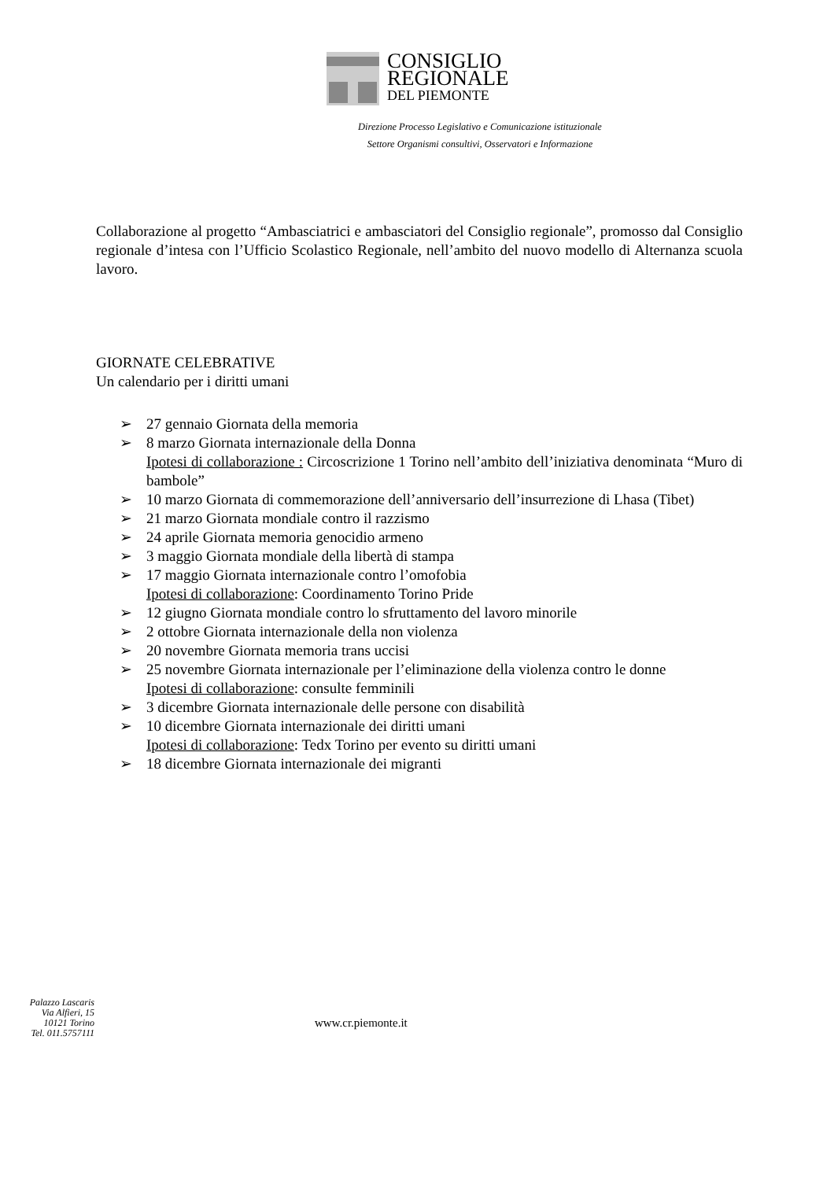CONSIGLIO
REGIONALE
DEL PIEMONTE
Direzione Processo Legislativo e Comunicazione istituzionale
Settore Organismi consultivi, Osservatori e Informazione
Collaborazione al progetto “Ambasciatrici e ambasciatori del Consiglio regionale”, promosso dal Consiglio regionale d’intesa con l’Ufficio Scolastico Regionale, nell’ambito del nuovo modello di Alternanza scuola lavoro.
GIORNATE CELEBRATIVE
Un calendario per i diritti umani
➢ 27 gennaio Giornata della memoria
➢ 8 marzo Giornata internazionale della Donna
Ipotesi di collaborazione : Circoscrizione 1 Torino nell’ambito dell’iniziativa denominata “Muro di bambole”
➢ 10 marzo Giornata di commemorazione dell’anniversario dell’insurrezione di Lhasa (Tibet)
➢ 21 marzo Giornata mondiale contro il razzismo
➢ 24 aprile Giornata memoria genocidio armeno
➢ 3 maggio Giornata mondiale della libertà di stampa
➢ 17 maggio Giornata internazionale contro l’omofobia
Ipotesi di collaborazione: Coordinamento Torino Pride
➢ 12 giugno Giornata mondiale contro lo sfruttamento del lavoro minorile
➢ 2 ottobre Giornata internazionale della non violenza
➢ 20 novembre Giornata memoria trans uccisi
➢ 25 novembre Giornata internazionale per l’eliminazione della violenza contro le donne
Ipotesi di collaborazione: consulte femminili
➢ 3 dicembre Giornata internazionale delle persone con disabilità
➢ 10 dicembre Giornata internazionale dei diritti umani
Ipotesi di collaborazione: Tedx Torino per evento su diritti umani
➢ 18 dicembre Giornata internazionale dei migranti
Palazzo Lascaris
Via Alfieri, 15
10121 Torino
Tel. 011.5757111
www.cr.piemonte.it